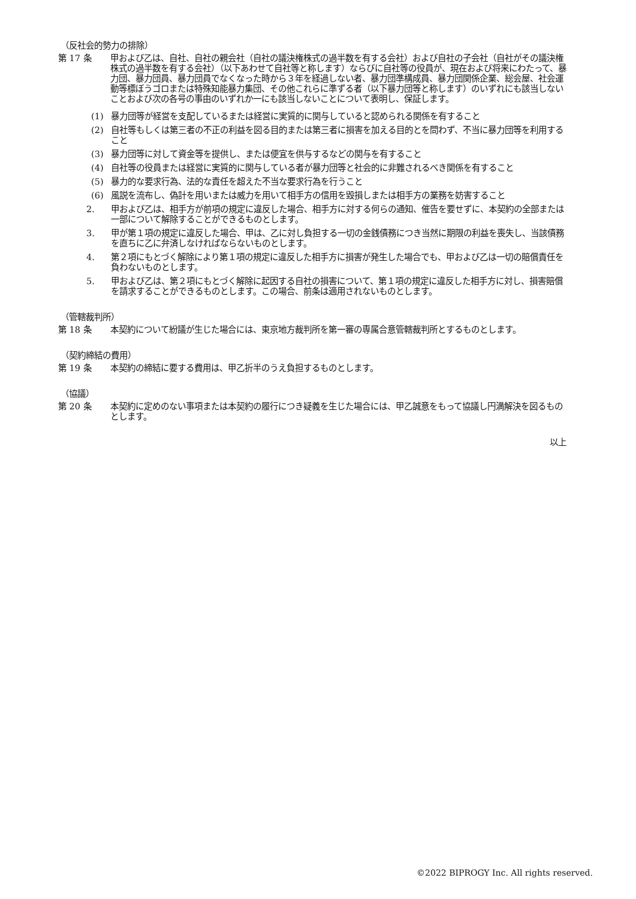（反社会的勢力の排除）
第 17 条 甲および乙は、自社、自社の親会社（自社の議決権株式の過半数を有する会社）および自社の子会社（自社がその議決権株式の過半数を有する会社）（以下あわせて自社等と称します）ならびに自社等の役員が、現在および将来にわたって、暴力団、暴力団員、暴力団員でなくなった時から３年を経過しない者、暴力団準構成員、暴力団関係企業、総会屋、社会運動等標ぼうゴロまたは特殊知能暴力集団、その他これらに準ずる者（以下暴力団等と称します）のいずれにも該当しないことおよび次の各号の事由のいずれか一にも該当しないことについて表明し、保証します。
(1) 暴力団等が経営を支配しているまたは経営に実質的に関与していると認められる関係を有すること
(2) 自社等もしくは第三者の不正の利益を図る目的または第三者に損害を加える目的とを問わず、不当に暴力団等を利用すること
(3) 暴力団等に対して資金等を提供し、または便宜を供与するなどの関与を有すること
(4) 自社等の役員または経営に実質的に関与している者が暴力団等と社会的に非難されるべき関係を有すること
(5) 暴力的な要求行為、法的な責任を超えた不当な要求行為を行うこと
(6) 風説を流布し、偽計を用いまたは威力を用いて相手方の信用を毀損しまたは相手方の業務を妨害すること
2. 甲および乙は、相手方が前項の規定に違反した場合、相手方に対する何らの通知、催告を要せずに、本契約の全部または一部について解除することができるものとします。
3. 甲が第１項の規定に違反した場合、甲は、乙に対し負担する一切の金銭債務につき当然に期限の利益を喪失し、当該債務を直ちに乙に弁済しなければならないものとします。
4. 第２項にもとづく解除により第１項の規定に違反した相手方に損害が発生した場合でも、甲および乙は一切の賠償責任を負わないものとします。
5. 甲および乙は、第２項にもとづく解除に起因する自社の損害について、第１項の規定に違反した相手方に対し、損害賠償を請求することができるものとします。この場合、前条は適用されないものとします。
（管轄裁判所）
第 18 条 本契約について紛議が生じた場合には、東京地方裁判所を第一審の専属合意管轄裁判所とするものとします。
（契約締結の費用）
第 19 条 本契約の締結に要する費用は、甲乙折半のうえ負担するものとします。
（協議）
第 20 条 本契約に定めのない事項または本契約の履行につき疑義を生じた場合には、甲乙誠意をもって協議し円満解決を図るものとします。
以上
©2022 BIPROGY Inc. All rights reserved.